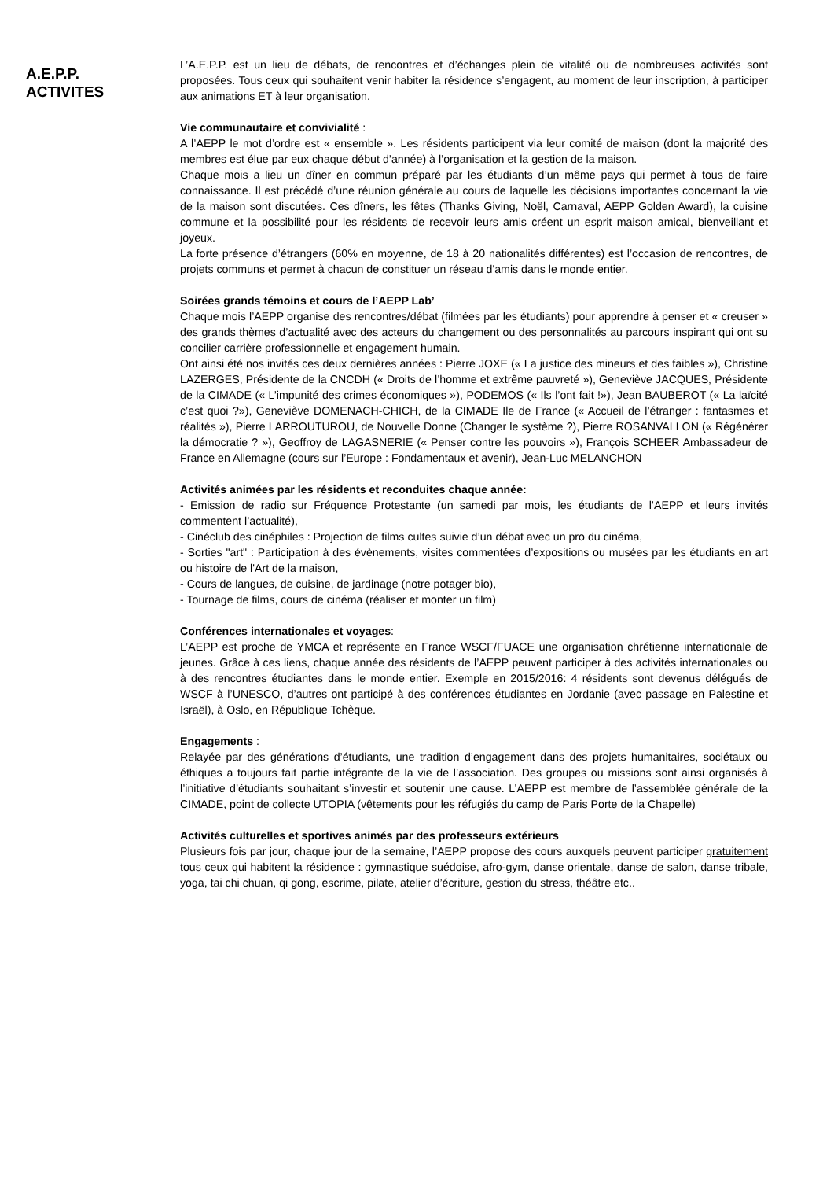A.E.P.P.
ACTIVITES
L’A.E.P.P. est un lieu de débats, de rencontres et d’échanges plein de vitalité ou de nombreuses activités sont proposées. Tous ceux qui souhaitent venir habiter la résidence s’engagent, au moment de leur inscription, à participer aux animations ET à leur organisation.
Vie communautaire et convivialité :
A l’AEPP le mot d’ordre est « ensemble ». Les résidents participent via leur comité de maison (dont la majorité des membres est élue par eux chaque début d’année) à l’organisation et la gestion de la maison.
Chaque mois a lieu un dîner en commun préparé par les étudiants d’un même pays qui permet à tous de faire connaissance. Il est précédé d’une réunion générale au cours de laquelle les décisions importantes concernant la vie de la maison sont discutées. Ces dîners, les fêtes (Thanks Giving, Noël, Carnaval, AEPP Golden Award), la cuisine commune et la possibilité pour les résidents de recevoir leurs amis créent un esprit maison amical, bienveillant et joyeux.
La forte présence d’étrangers (60% en moyenne, de 18 à 20 nationalités différentes) est l’occasion de rencontres, de projets communs et permet à chacun de constituer un réseau d'amis dans le monde entier.
Soirées grands témoins et cours de l’AEPP Lab’
Chaque mois l’AEPP organise des rencontres/débat (filmées par les étudiants) pour apprendre à penser et « creuser » des grands thèmes d’actualité avec des acteurs du changement ou des personnalités au parcours inspirant qui ont su concilier carrière professionnelle et engagement humain.
Ont ainsi été nos invités ces deux dernières années : Pierre JOXE (« La justice des mineurs et des faibles »), Christine LAZERGES, Présidente de la CNCDH (« Droits de l’homme et extrême pauvreté »), Geneviève JACQUES, Présidente de la CIMADE (« L’impunité des crimes économiques »), PODEMOS (« Ils l’ont fait !»), Jean BAUBEROT (« La laïcité c’est quoi ?»), Geneviève DOMENACH-CHICH, de la CIMADE Ile de France (« Accueil de l’étranger : fantasmes et réalités »), Pierre LARROUTUROU, de Nouvelle Donne (Changer le système ?), Pierre ROSANVALLON (« Régénérer la démocratie ? »), Geoffroy de LAGASNERIE (« Penser contre les pouvoirs »), François SCHEER Ambassadeur de France en Allemagne (cours sur l’Europe : Fondamentaux et avenir), Jean-Luc MELANCHON
Activités animées par les résidents et reconduites chaque année:
- Emission de radio sur Fréquence Protestante (un samedi par mois, les étudiants de l’AEPP et leurs invités commentent l’actualité),
- Cinéclub des cinéphiles : Projection de films cultes suivie d’un débat avec un pro du cinéma,
- Sorties "art" : Participation à des évènements, visites commentées d’expositions ou musées par les étudiants en art ou histoire de l'Art de la maison,
- Cours de langues, de cuisine, de jardinage (notre potager bio),
- Tournage de films, cours de cinéma (réaliser et monter un film)
Conférences internationales et voyages:
L’AEPP est proche de YMCA et représente en France WSCF/FUACE une organisation chrétienne internationale de jeunes. Grâce à ces liens, chaque année des résidents de l’AEPP peuvent participer à des activités internationales ou à des rencontres étudiantes dans le monde entier. Exemple en 2015/2016: 4 résidents sont devenus délégués de WSCF à l’UNESCO, d’autres ont participé à des conférences étudiantes en Jordanie (avec passage en Palestine et Israël), à Oslo, en République Tchèque.
Engagements :
Relayée par des générations d’étudiants, une tradition d’engagement dans des projets humanitaires, sociétaux ou éthiques a toujours fait partie intégrante de la vie de l’association. Des groupes ou missions sont ainsi organisés à l’initiative d’étudiants souhaitant s’investir et soutenir une cause. L’AEPP est membre de l’assemblée générale de la CIMADE, point de collecte UTOPIA (vêtements pour les réfugiés du camp de Paris Porte de la Chapelle)
Activités culturelles et sportives animés par des professeurs extérieurs
Plusieurs fois par jour, chaque jour de la semaine, l’AEPP propose des cours auxquels peuvent participer gratuitement tous ceux qui habitent la résidence : gymnastique suédoise, afro-gym, danse orientale, danse de salon, danse tribale, yoga, tai chi chuan, qi gong, escrime, pilate, atelier d’écriture, gestion du stress, théâtre etc..